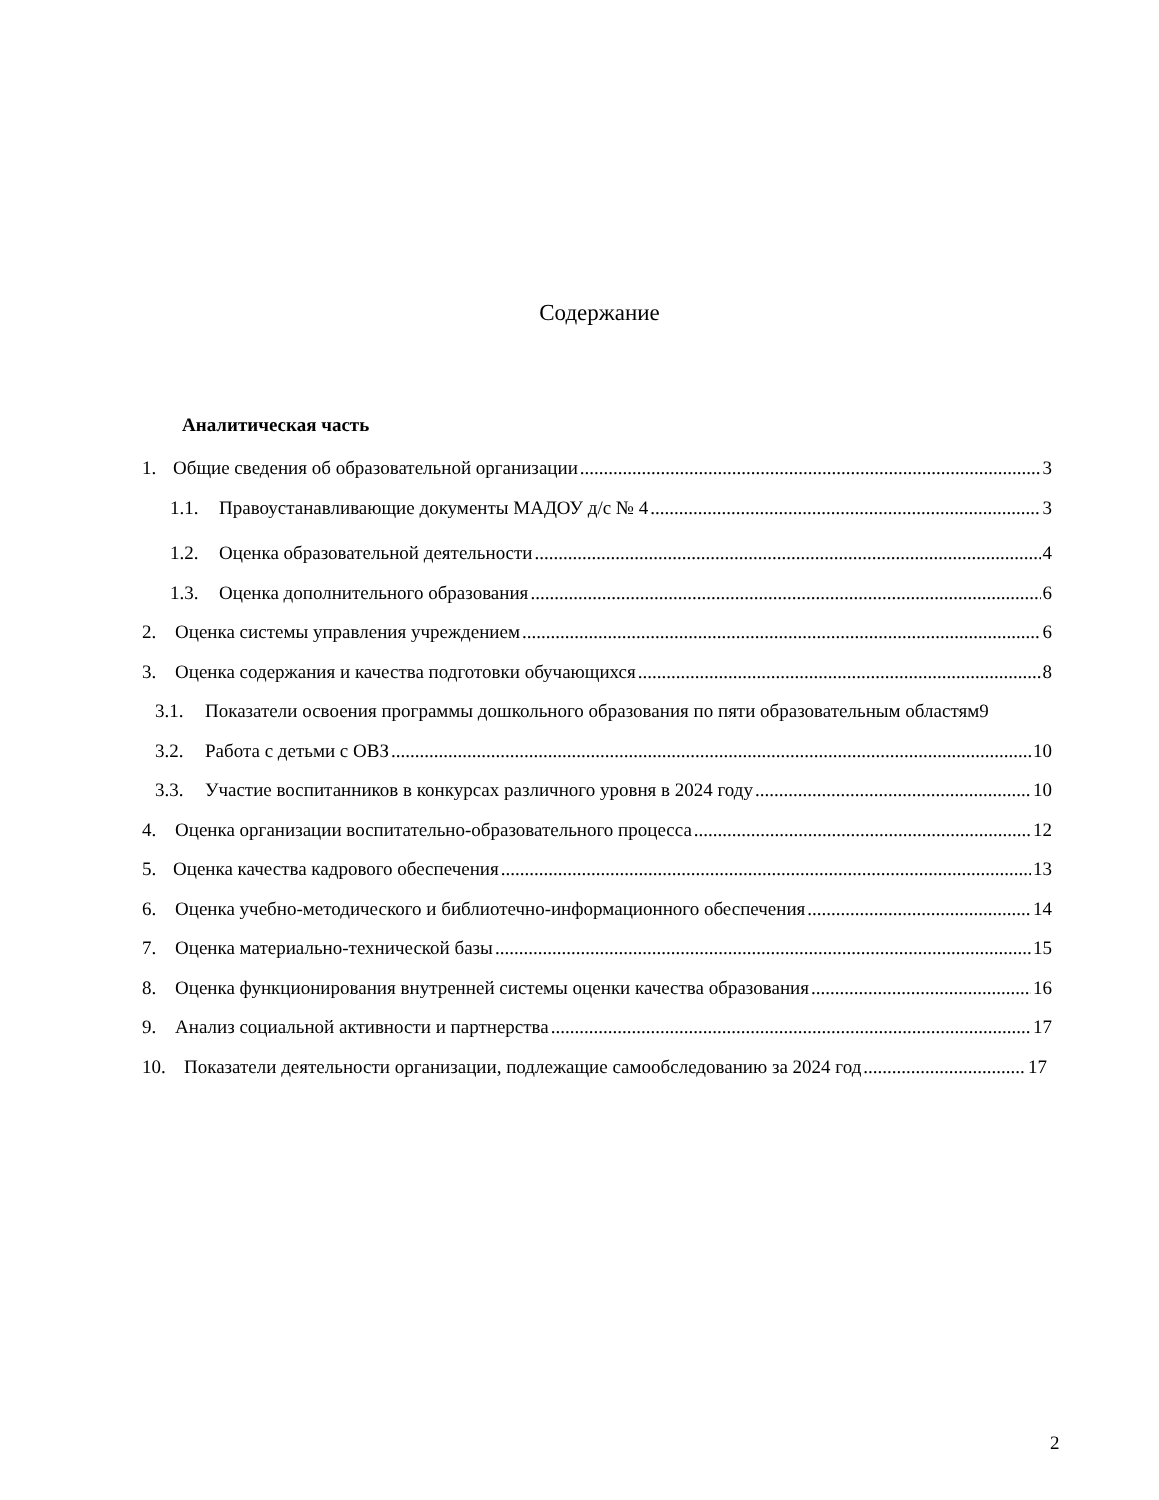Содержание
Аналитическая часть
1. Общие сведения об образовательной организации 3
1.1. Правоустанавливающие документы МАДОУ д/с № 4 3
1.2. Оценка образовательной деятельности 4
1.3. Оценка дополнительного образования 6
2. Оценка системы управления учреждением 6
3. Оценка содержания и качества подготовки обучающихся 8
3.1. Показатели освоения программы дошкольного образования по пяти образовательным областям9
3.2. Работа с детьми с ОВЗ 10
3.3. Участие воспитанников в конкурсах различного уровня в 2024 году 10
4. Оценка организации воспитательно-образовательного процесса 12
5. Оценка качества кадрового обеспечения 13
6. Оценка учебно-методического и библиотечно-информационного обеспечения 14
7. Оценка материально-технической базы 15
8. Оценка функционирования внутренней системы оценки качества образования 16
9. Анализ социальной активности и партнерства 17
10. Показатели деятельности организации, подлежащие самообследованию за 2024 год 17
2